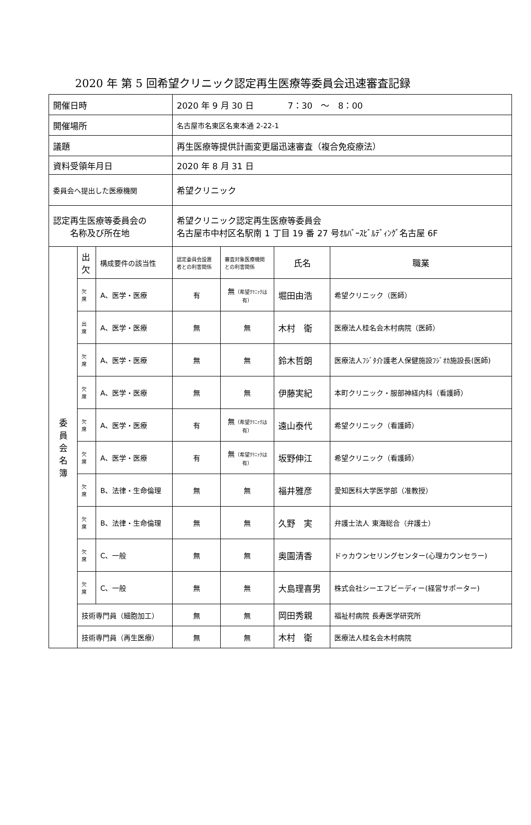2020 年 第 5 回希望クリニック認定再生医療等委員会迅速審査記録
| 開催日時 | | | 2020 年 9 月 30 日 7：30 ～ 8：00 | | | |
| 開催場所 | | | 名古屋市名東区名東本通 2-22-1 | | | |
| 議題 | | | 再生医療等提供計画変更届迅速審査（複合免疫療法） | | | |
| 資料受領年月日 | | | 2020 年 8 月 31 日 | | | |
| 委員会へ提出した医療機関 | | | 希望クリニック | | | |
| 認定再生医療等委員会の 名称及び所在地 | | | 希望クリニック認定再生医療等委員会 名古屋市中村区名駅南 1 丁目 19 番 27 号ｵﾙﾊﾞｰｽﾋﾞﾙﾃﾞｨﾝｸﾞ名古屋 6F | | | |
| 委 員 会 名 簿 | 出 欠 | 構成要件の該当性 | 認定委員会設置 者との利害関係 | 審査対象医療機関 との利害関係 | 氏名 | 職業 |
| | 欠 席 | A、医学・医療 | 有 | 無 （希望ｸﾘﾆｯｸは 有） | 堀田由浩 | 希望クリニック（医師） |
| | 出 席 | A、医学・医療 | 無 | 無 | 木村 衛 | 医療法人桂名会木村病院（医師） |
| | 欠 席 | A、医学・医療 | 無 | 無 | 鈴木哲朗 | 医療法人ﾌｼﾞﾀ介護老人保健施設ﾌｼﾞｵｶ施設長(医師) |
| | 欠 席 | A、医学・医療 | 無 | 無 | 伊藤実紀 | 本町クリニック・服部神経内科（看護師） |
| | 欠 席 | A、医学・医療 | 有 | 無 （希望ｸﾘﾆｯｸは 有） | 遠山泰代 | 希望クリニック（看護師） |
| | 欠 席 | A、医学・医療 | 有 | 無 （希望ｸﾘﾆｯｸは 有） | 坂野伸江 | 希望クリニック（看護師） |
| | 欠 席 | B、法律・生命倫理 | 無 | 無 | 福井雅彦 | 愛知医科大学医学部（准教授） |
| | 欠 席 | B、法律・生命倫理 | 無 | 無 | 久野 実 | 弁護士法人 東海総合（弁護士） |
| | 欠 席 | C、一般 | 無 | 無 | 奥園清香 | ドゥカウンセリングセンター(心理カウンセラー) |
| | 欠 席 | C、一般 | 無 | 無 | 大島理喜男 | 株式会社シーエフビーディー(経営サポーター) |
| | 技術専門員（細胞加工） | | 無 | 無 | 岡田秀親 | 福祉村病院 長寿医学研究所 |
| | 技術専門員（再生医療） | | 無 | 無 | 木村 衛 | 医療法人桂名会木村病院 |